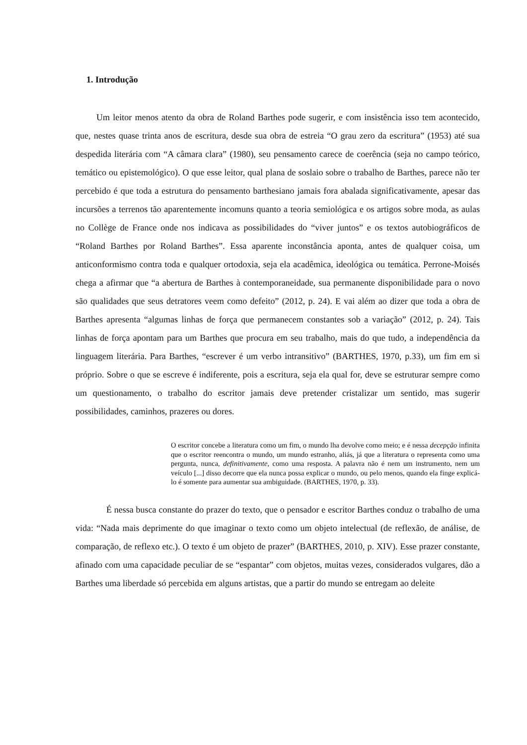1. Introdução
Um leitor menos atento da obra de Roland Barthes pode sugerir, e com insistência isso tem acontecido, que, nestes quase trinta anos de escritura, desde sua obra de estreia “O grau zero da escritura” (1953) até sua despedida literária com “A câmara clara” (1980), seu pensamento carece de coerência (seja no campo teórico, temático ou epistemológico). O que esse leitor, qual plana de soslaio sobre o trabalho de Barthes, parece não ter percebido é que toda a estrutura do pensamento barthesiano jamais fora abalada significativamente, apesar das incursões a terrenos tão aparentemente incomuns quanto a teoria semiológica e os artigos sobre moda, as aulas no Collège de France onde nos indicava as possibilidades do “viver juntos” e os textos autobiográficos de “Roland Barthes por Roland Barthes”. Essa aparente inconstância aponta, antes de qualquer coisa, um anticonformismo contra toda e qualquer ortodoxia, seja ela acadêmica, ideológica ou temática. Perrone-Moisés chega a afirmar que “a abertura de Barthes à contemporaneidade, sua permanente disponibilidade para o novo são qualidades que seus detratores veem como defeito” (2012, p. 24). E vai além ao dizer que toda a obra de Barthes apresenta “algumas linhas de força que permanecem constantes sob a variação” (2012, p. 24). Tais linhas de força apontam para um Barthes que procura em seu trabalho, mais do que tudo, a independência da linguagem literária. Para Barthes, “escrever é um verbo intransitivo” (BARTHES, 1970, p.33), um fim em si próprio. Sobre o que se escreve é indiferente, pois a escritura, seja ela qual for, deve se estruturar sempre como um questionamento, o trabalho do escritor jamais deve pretender cristalizar um sentido, mas sugerir possibilidades, caminhos, prazeres ou dores.
O escritor concebe a literatura como um fim, o mundo lha devolve como meio; e é nessa decepção infinita que o escritor reencontra o mundo, um mundo estranho, aliás, já que a literatura o representa como uma pergunta, nunca, definitivamente, como uma resposta. A palavra não é nem um instrumento, nem um veículo [...] disso decorre que ela nunca possa explicar o mundo, ou pelo menos, quando ela finge explicá-lo é somente para aumentar sua ambiguidade. (BARTHES, 1970, p. 33).
É nessa busca constante do prazer do texto, que o pensador e escritor Barthes conduz o trabalho de uma vida: “Nada mais deprimente do que imaginar o texto como um objeto intelectual (de reflexão, de análise, de comparação, de reflexo etc.). O texto é um objeto de prazer” (BARTHES, 2010, p. XIV). Esse prazer constante, afinado com uma capacidade peculiar de se “espantar” com objetos, muitas vezes, considerados vulgares, dão a Barthes uma liberdade só percebida em alguns artistas, que a partir do mundo se entregam ao deleite